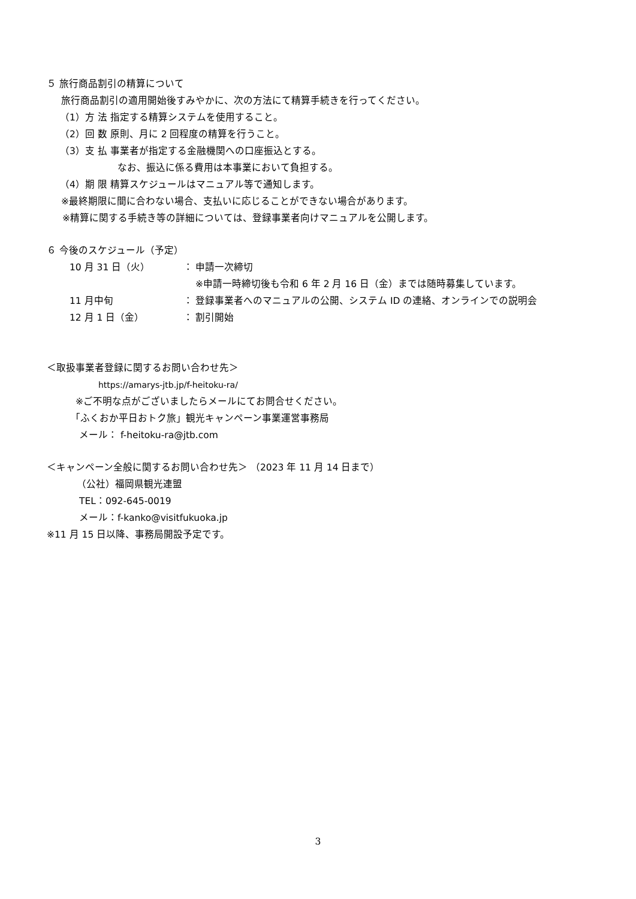５ 旅行商品割引の精算について
旅行商品割引の適用開始後すみやかに、次の方法にて精算手続きを行ってください。
（1）方 法 指定する精算システムを使用すること。
（2）回 数 原則、月に 2 回程度の精算を行うこと。
（3）支 払 事業者が指定する金融機関への口座振込とする。
なお、振込に係る費用は本事業において負担する。
（4）期 限 精算スケジュールはマニュアル等で通知します。
※最終期限に間に合わない場合、支払いに応じることができない場合があります。
※精算に関する手続き等の詳細については、登録事業者向けマニュアルを公開します。
６ 今後のスケジュール（予定）
10 月 31 日（火） ： 申請一次締切 ※申請一時締切後も令和 6 年 2 月 16 日（金）までは随時募集しています。 11 月中旬 ： 登録事業者へのマニュアルの公開、システム ID の連絡、オンラインでの説明会 12 月 1 日（金） ： 割引開始
＜取扱事業者登録に関するお問い合わせ先＞
https://amarys-jtb.jp/f-heitoku-ra/
※ご不明な点がございましたらメールにてお問合せください。
「ふくおか平日おトク旅」観光キャンペーン事業運営事務局
メール： f-heitoku-ra@jtb.com
＜キャンペーン全般に関するお問い合わせ先＞ （2023 年 11 月 14 日まで）
（公社）福岡県観光連盟
TEL：092-645-0019
メール：f-kanko@visitfukuoka.jp
※11 月 15 日以降、事務局開設予定です。
3